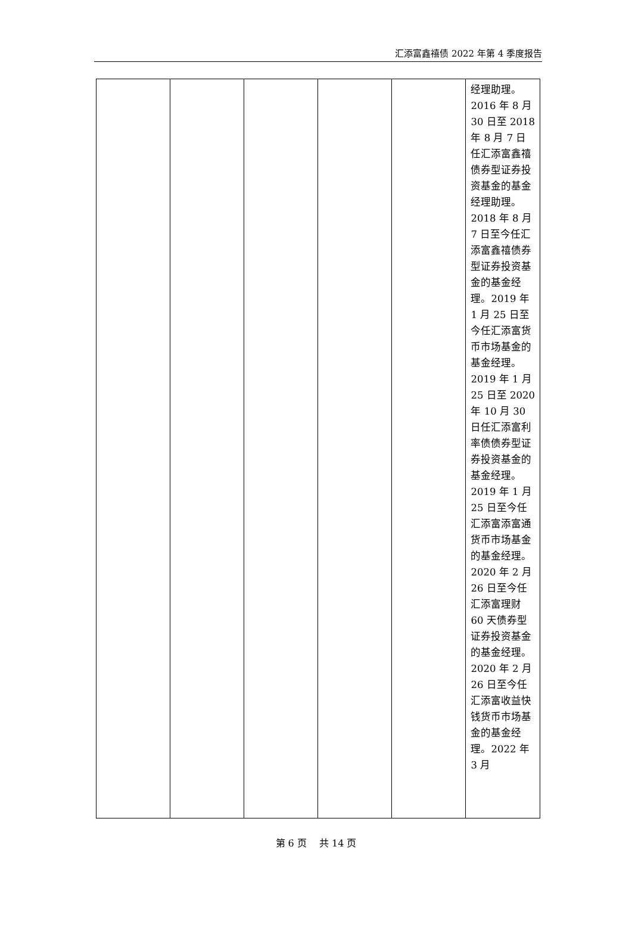汇添富鑫禧债 2022 年第 4 季度报告
| | | | | | 经理助理。2016 年 8 月 30 日至 2018 年 8 月 7 日任汇添富鑫禧债券型证券投资基金的基金经理助理。2018 年 8 月 7 日至今任汇添富鑫禧债券型证券投资基金的基金经理。2019 年 1 月 25 日至今任汇添富货币市场基金的基金经理。2019 年 1 月 25 日至 2020 年 10 月 30 日任汇添富利率债债券型证券投资基金的基金经理。2019 年 1 月 25 日至今任汇添富添富通货币市场基金的基金经理。2020 年 2 月 26 日至今任汇添富理财 60 天债券型证券投资基金的基金经理。2020 年 2 月 26 日至今任汇添富收益快钱货币市场基金的基金经理。2022 年 3 月 |
第 6 页　 共 14 页